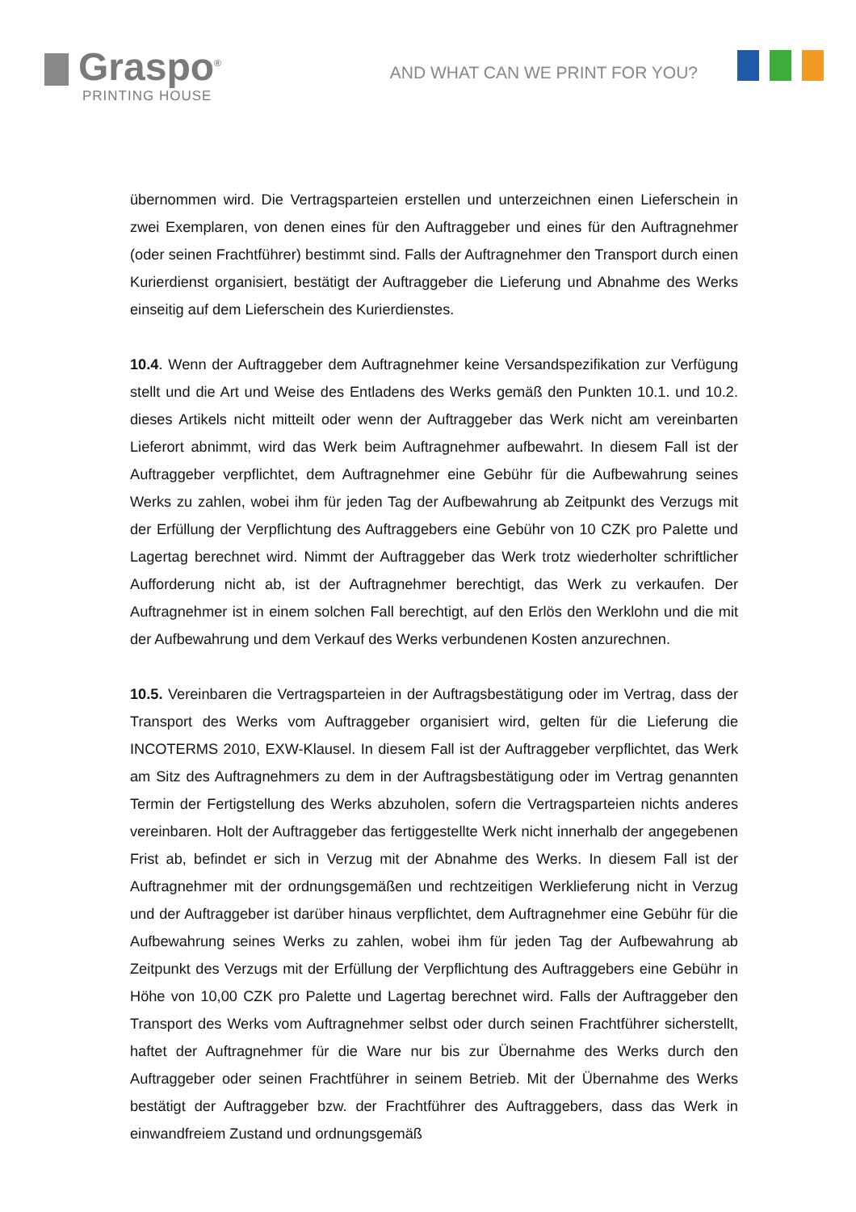Graspo<sup>®</sup>
PRINTING HOUSE
AND WHAT CAN WE PRINT FOR YOU?
übernommen wird. Die Vertragsparteien erstellen und unterzeichnen einen Lieferschein in zwei Exemplaren, von denen eines für den Auftraggeber und eines für den Auftragnehmer (oder seinen Frachtführer) bestimmt sind. Falls der Auftragnehmer den Transport durch einen Kurierdienst organisiert, bestätigt der Auftraggeber die Lieferung und Abnahme des Werks einseitig auf dem Lieferschein des Kurierdienstes.
10.4. Wenn der Auftraggeber dem Auftragnehmer keine Versandspezifikation zur Verfügung stellt und die Art und Weise des Entladens des Werks gemäß den Punkten 10.1. und 10.2. dieses Artikels nicht mitteilt oder wenn der Auftraggeber das Werk nicht am vereinbarten Lieferort abnimmt, wird das Werk beim Auftragnehmer aufbewahrt. In diesem Fall ist der Auftraggeber verpflichtet, dem Auftragnehmer eine Gebühr für die Aufbewahrung seines Werks zu zahlen, wobei ihm für jeden Tag der Aufbewahrung ab Zeitpunkt des Verzugs mit der Erfüllung der Verpflichtung des Auftraggebers eine Gebühr von 10 CZK pro Palette und Lagertag berechnet wird. Nimmt der Auftraggeber das Werk trotz wiederholter schriftlicher Aufforderung nicht ab, ist der Auftragnehmer berechtigt, das Werk zu verkaufen. Der Auftragnehmer ist in einem solchen Fall berechtigt, auf den Erlös den Werklohn und die mit der Aufbewahrung und dem Verkauf des Werks verbundenen Kosten anzurechnen.
10.5. Vereinbaren die Vertragsparteien in der Auftragsbestätigung oder im Vertrag, dass der Transport des Werks vom Auftraggeber organisiert wird, gelten für die Lieferung die INCOTERMS 2010, EXW-Klausel. In diesem Fall ist der Auftraggeber verpflichtet, das Werk am Sitz des Auftragnehmers zu dem in der Auftragsbestätigung oder im Vertrag genannten Termin der Fertigstellung des Werks abzuholen, sofern die Vertragsparteien nichts anderes vereinbaren. Holt der Auftraggeber das fertiggestellte Werk nicht innerhalb der angegebenen Frist ab, befindet er sich in Verzug mit der Abnahme des Werks. In diesem Fall ist der Auftragnehmer mit der ordnungsgemäßen und rechtzeitigen Werklieferung nicht in Verzug und der Auftraggeber ist darüber hinaus verpflichtet, dem Auftragnehmer eine Gebühr für die Aufbewahrung seines Werks zu zahlen, wobei ihm für jeden Tag der Aufbewahrung ab Zeitpunkt des Verzugs mit der Erfüllung der Verpflichtung des Auftraggebers eine Gebühr in Höhe von 10,00 CZK pro Palette und Lagertag berechnet wird. Falls der Auftraggeber den Transport des Werks vom Auftragnehmer selbst oder durch seinen Frachtführer sicherstellt, haftet der Auftragnehmer für die Ware nur bis zur Übernahme des Werks durch den Auftraggeber oder seinen Frachtführer in seinem Betrieb. Mit der Übernahme des Werks bestätigt der Auftraggeber bzw. der Frachtführer des Auftraggebers, dass das Werk in einwandfreiem Zustand und ordnungsgemäß